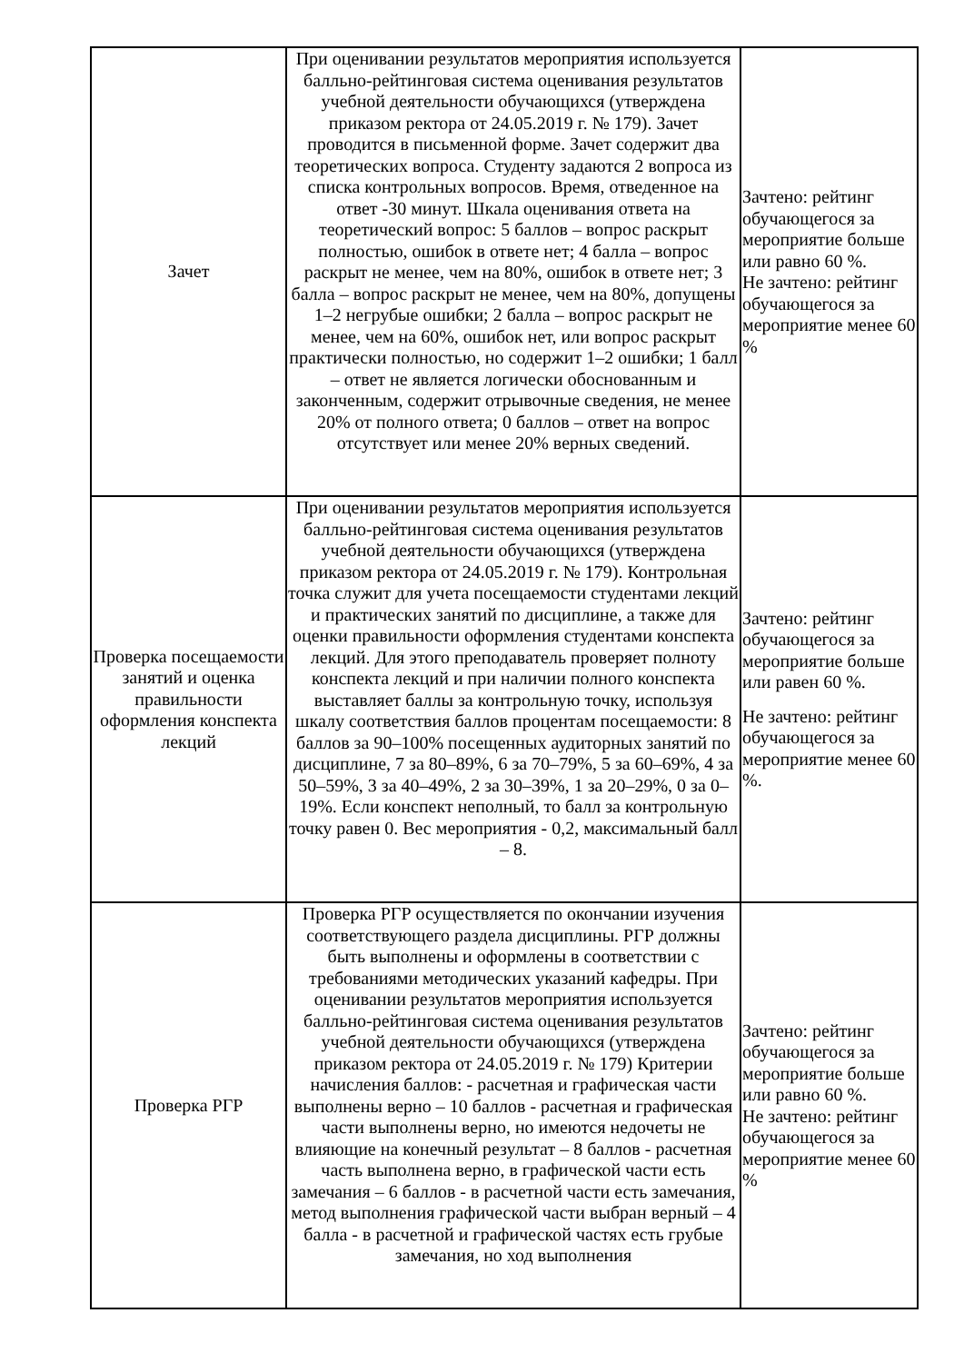| Зачет | При оценивании результатов мероприятия используется балльно-рейтинговая система оценивания результатов учебной деятельности обучающихся (утверждена приказом ректора от 24.05.2019 г. № 179). Зачет проводится в письменной форме. Зачет содержит два теоретических вопроса. Студенту задаются 2 вопроса из списка контрольных вопросов. Время, отведенное на ответ -30 минут. Шкала оценивания ответа на теоретический вопрос: 5 баллов – вопрос раскрыт полностью, ошибок в ответе нет; 4 балла – вопрос раскрыт не менее, чем на 80%, ошибок в ответе нет; 3 балла – вопрос раскрыт не менее, чем на 80%, допущены 1–2 негрубые ошибки; 2 балла – вопрос раскрыт не менее, чем на 60%, ошибок нет, или вопрос раскрыт практически полностью, но содержит 1–2 ошибки; 1 балл – ответ не является логически обоснованным и законченным, содержит отрывочные сведения, не менее 20% от полного ответа; 0 баллов – ответ на вопрос отсутствует или менее 20% верных сведений. | Зачтено: рейтинг обучающегося за мероприятие больше или равно 60 %. Не зачтено: рейтинг обучающегося за мероприятие менее 60 % |
| Проверка посещаемости занятий и оценка правильности оформления конспекта лекций | При оценивании результатов мероприятия используется балльно-рейтинговая система оценивания результатов учебной деятельности обучающихся (утверждена приказом ректора от 24.05.2019 г. № 179). Контрольная точка служит для учета посещаемости студентами лекций и практических занятий по дисциплине, а также для оценки правильности оформления студентами конспекта лекций. Для этого преподаватель проверяет полноту конспекта лекций и при наличии полного конспекта выставляет баллы за контрольную точку, используя шкалу соответствия баллов процентам посещаемости: 8 баллов за 90–100% посещенных аудиторных занятий по дисциплине, 7 за 80–89%, 6 за 70–79%, 5 за 60–69%, 4 за 50–59%, 3 за 40–49%, 2 за 30–39%, 1 за 20–29%, 0 за 0–19%. Если конспект неполный, то балл за контрольную точку равен 0. Вес мероприятия - 0,2, максимальный балл – 8. | Зачтено: рейтинг обучающегося за мероприятие больше или равен 60 %. Не зачтено: рейтинг обучающегося за мероприятие менее 60 %. |
| Проверка РГР | Проверка РГР осуществляется по окончании изучения соответствующего раздела дисциплины. РГР должны быть выполнены и оформлены в соответствии с требованиями методических указаний кафедры. При оценивании результатов мероприятия используется балльно-рейтинговая система оценивания результатов учебной деятельности обучающихся (утверждена приказом ректора от 24.05.2019 г. № 179) Критерии начисления баллов: - расчетная и графическая части выполнены верно – 10 баллов - расчетная и графическая части выполнены верно, но имеются недочеты не влияющие на конечный результат – 8 баллов - расчетная часть выполнена верно, в графической части есть замечания – 6 баллов - в расчетной части есть замечания, метод выполнения графической части выбран верный – 4 балла - в расчетной и графической частях есть грубые замечания, но ход выполнения | Зачтено: рейтинг обучающегося за мероприятие больше или равно 60 %. Не зачтено: рейтинг обучающегося за мероприятие менее 60 % |